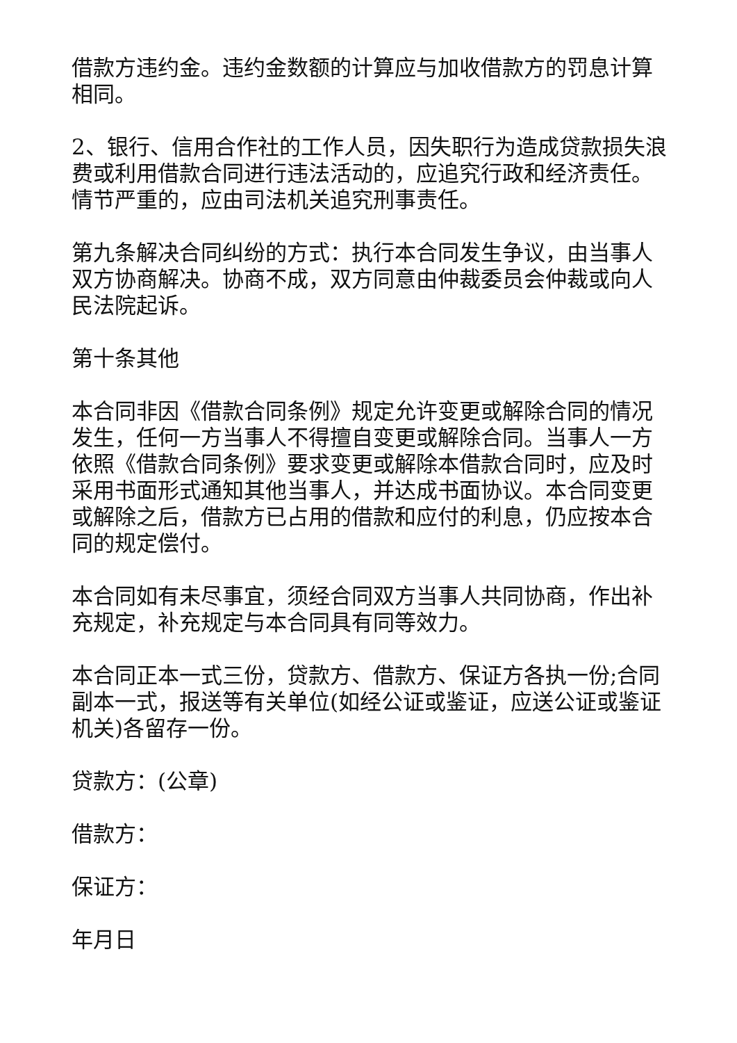借款方违约金。违约金数额的计算应与加收借款方的罚息计算相同。
2、银行、信用合作社的工作人员，因失职行为造成贷款损失浪费或利用借款合同进行违法活动的，应追究行政和经济责任。情节严重的，应由司法机关追究刑事责任。
第九条解决合同纠纷的方式：执行本合同发生争议，由当事人双方协商解决。协商不成，双方同意由仲裁委员会仲裁或向人民法院起诉。
第十条其他
本合同非因《借款合同条例》规定允许变更或解除合同的情况发生，任何一方当事人不得擅自变更或解除合同。当事人一方依照《借款合同条例》要求变更或解除本借款合同时，应及时采用书面形式通知其他当事人，并达成书面协议。本合同变更或解除之后，借款方已占用的借款和应付的利息，仍应按本合同的规定偿付。
本合同如有未尽事宜，须经合同双方当事人共同协商，作出补充规定，补充规定与本合同具有同等效力。
本合同正本一式三份，贷款方、借款方、保证方各执一份;合同副本一式，报送等有关单位(如经公证或鉴证，应送公证或鉴证机关)各留存一份。
贷款方：(公章)
借款方：
保证方：
年月日